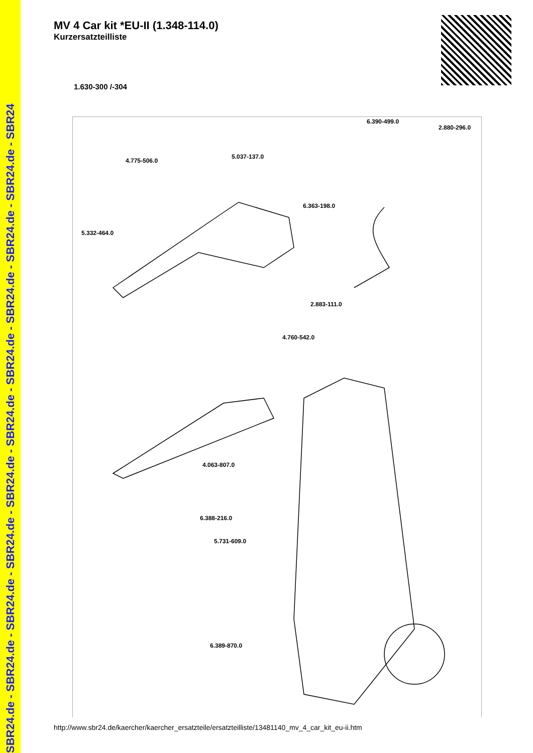SBR24.de - SBR24.de - SBR24.de - SBR24.de - SBR24.de - SBR24.de - SBR24.de - SBR24.de - SBR24.de - SBR24.de - SBR24
MV 4 Car kit *EU-II (1.348-114.0)
Kurzersatzteilliste
1.630-300 /-304
6.390-499.0
2.880-296.0
4.775-506.0
5.037-137.0
6.363-198.0
5.332-464.0
2.883-111.0
4.760-542.0
4.063-807.0
6.388-216.0
5.731-609.0
6.389-870.0
http://www.sbr24.de/kaercher/kaercher_ersatzteile/ersatzteilliste/13481140_mv_4_car_kit_eu-ii.htm